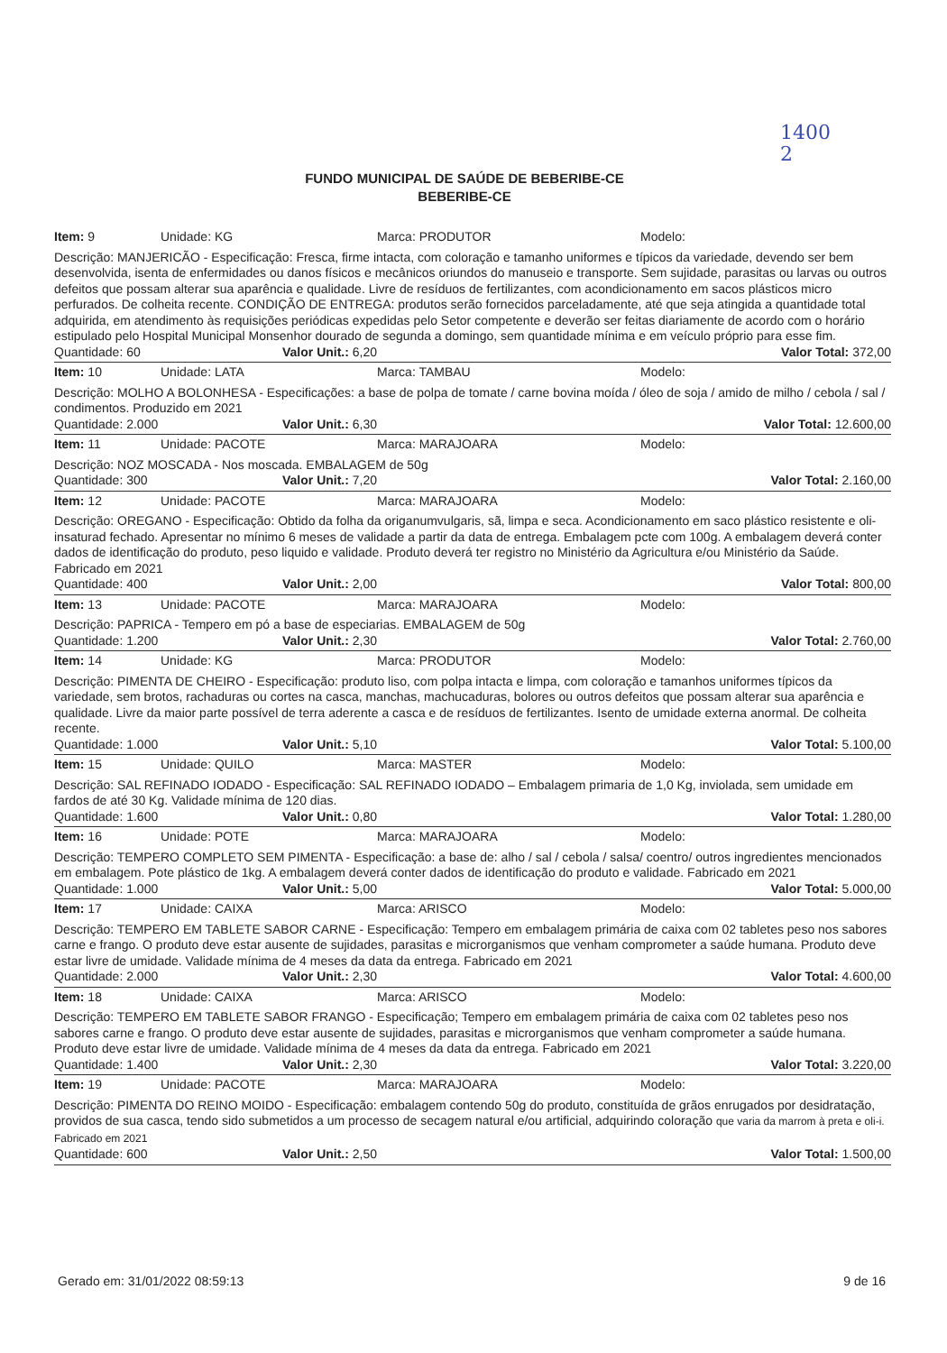1400
2
FUNDO MUNICIPAL DE SAÚDE DE BEBERIBE-CE
BEBERIBE-CE
Item: 9 Unidade: KG Marca: PRODUTOR Modelo:
Descrição: MANJERICÃO - Especificação: Fresca, firme intacta, com coloração e tamanho uniformes e típicos da variedade, devendo ser bem desenvolvida, isenta de enfermidades ou danos físicos e mecânicos oriundos do manuseio e transporte. Sem sujidade, parasitas ou larvas ou outros defeitos que possam alterar sua aparência e qualidade. Livre de resíduos de fertilizantes, com acondicionamento em sacos plásticos micro perfurados. De colheita recente. CONDIÇÃO DE ENTREGA: produtos serão fornecidos parceladamente, até que seja atingida a quantidade total adquirida, em atendimento às requisições periódicas expedidas pelo Setor competente e deverão ser feitas diariamente de acordo com o horário estipulado pelo Hospital Municipal Monsenhor dourado de segunda a domingo, sem quantidade mínima e em veículo próprio para esse fim.
Quantidade: 60 Valor Unit.: 6,20 Valor Total: 372,00
Item: 10 Unidade: LATA Marca: TAMBAU Modelo:
Descrição: MOLHO A BOLONHESA - Especificações: a base de polpa de tomate / carne bovina moída / óleo de soja / amido de milho / cebola / sal / condimentos. Produzido em 2021
Quantidade: 2.000 Valor Unit.: 6,30 Valor Total: 12.600,00
Item: 11 Unidade: PACOTE Marca: MARAJOARA Modelo:
Descrição: NOZ MOSCADA - Nos moscada. EMBALAGEM de 50g
Quantidade: 300 Valor Unit.: 7,20 Valor Total: 2.160,00
Item: 12 Unidade: PACOTE Marca: MARAJOARA Modelo:
Descrição: OREGANO - Especificação: Obtido da folha da origanumvulgaris, sã, limpa e seca. Acondicionamento em saco plástico resistente e oli-insaturad fechado. Apresentar no mínimo 6 meses de validade a partir da data de entrega. Embalagem pcte com 100g. A embalagem deverá conter dados de identificação do produto, peso liquido e validade. Produto deverá ter registro no Ministério da Agricultura e/ou Ministério da Saúde. Fabricado em 2021
Quantidade: 400 Valor Unit.: 2,00 Valor Total: 800,00
Item: 13 Unidade: PACOTE Marca: MARAJOARA Modelo:
Descrição: PAPRICA - Tempero em pó a base de especiarias. EMBALAGEM de 50g
Quantidade: 1.200 Valor Unit.: 2,30 Valor Total: 2.760,00
Item: 14 Unidade: KG Marca: PRODUTOR Modelo:
Descrição: PIMENTA DE CHEIRO - Especificação: produto liso, com polpa intacta e limpa, com coloração e tamanhos uniformes típicos da variedade, sem brotos, rachaduras ou cortes na casca, manchas, machucaduras, bolores ou outros defeitos que possam alterar sua aparência e qualidade. Livre da maior parte possível de terra aderente a casca e de resíduos de fertilizantes. Isento de umidade externa anormal. De colheita recente.
Quantidade: 1.000 Valor Unit.: 5,10 Valor Total: 5.100,00
Item: 15 Unidade: QUILO Marca: MASTER Modelo:
Descrição: SAL REFINADO IODADO - Especificação: SAL REFINADO IODADO – Embalagem primaria de 1,0 Kg, inviolada, sem umidade em fardos de até 30 Kg. Validade mínima de 120 dias.
Quantidade: 1.600 Valor Unit.: 0,80 Valor Total: 1.280,00
Item: 16 Unidade: POTE Marca: MARAJOARA Modelo:
Descrição: TEMPERO COMPLETO SEM PIMENTA - Especificação: a base de: alho / sal / cebola / salsa/ coentro/ outros ingredientes mencionados em embalagem. Pote plástico de 1kg. A embalagem deverá conter dados de identificação do produto e validade. Fabricado em 2021
Quantidade: 1.000 Valor Unit.: 5,00 Valor Total: 5.000,00
Item: 17 Unidade: CAIXA Marca: ARISCO Modelo:
Descrição: TEMPERO EM TABLETE SABOR CARNE - Especificação: Tempero em embalagem primária de caixa com 02 tabletes peso nos sabores carne e frango. O produto deve estar ausente de sujidades, parasitas e microrganismos que venham comprometer a saúde humana. Produto deve estar livre de umidade. Validade mínima de 4 meses da data da entrega. Fabricado em 2021
Quantidade: 2.000 Valor Unit.: 2,30 Valor Total: 4.600,00
Item: 18 Unidade: CAIXA Marca: ARISCO Modelo:
Descrição: TEMPERO EM TABLETE SABOR FRANGO - Especificação; Tempero em embalagem primária de caixa com 02 tabletes peso nos sabores carne e frango. O produto deve estar ausente de sujidades, parasitas e microrganismos que venham comprometer a saúde humana. Produto deve estar livre de umidade. Validade mínima de 4 meses da data da entrega. Fabricado em 2021
Quantidade: 1.400 Valor Unit.: 2,30 Valor Total: 3.220,00
Item: 19 Unidade: PACOTE Marca: MARAJOARA Modelo:
Descrição: PIMENTA DO REINO MOIDO - Especificação: embalagem contendo 50g do produto, constituída de grãos enrugados por desidratação, providos de sua casca, tendo sido submetidos a um processo de secagem natural e/ou artificial, adquirindo coloração que varia da marrom à preta e oli-i. Fabricado em 2021
Quantidade: 600 Valor Unit.: 2,50 Valor Total: 1.500,00
Gerado em: 31/01/2022 08:59:13 9 de 16